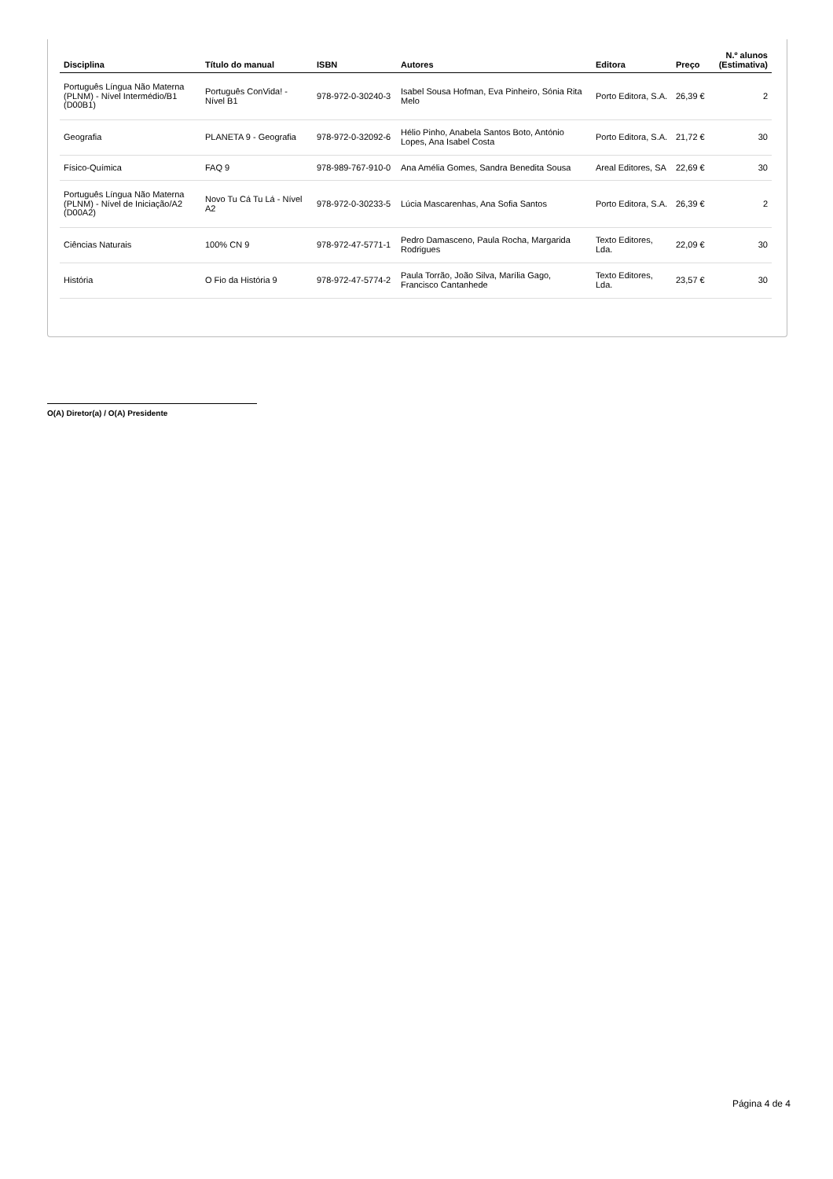| Disciplina | Título do manual | ISBN | Autores | Editora | Preço | N.º alunos (Estimativa) |
| --- | --- | --- | --- | --- | --- | --- |
| Português Língua Não Materna (PLNM) - Nível Intermédio/B1 (D00B1) | Português ConVida! - Nível B1 | 978-972-0-30240-3 | Isabel Sousa Hofman, Eva Pinheiro, Sónia Rita Melo | Porto Editora, S.A. | 26,39 € | 2 |
| Geografia | PLANETA 9 - Geografia | 978-972-0-32092-6 | Hélio Pinho, Anabela Santos Boto, António Lopes, Ana Isabel Costa | Porto Editora, S.A. | 21,72 € | 30 |
| Físico-Química | FAQ 9 | 978-989-767-910-0 | Ana Amélia Gomes, Sandra Benedita Sousa | Areal Editores, SA | 22,69 € | 30 |
| Português Língua Não Materna (PLNM) - Nível de Iniciação/A2 (D00A2) | Novo Tu Cá Tu Lá - Nível A2 | 978-972-0-30233-5 | Lúcia Mascarenhas, Ana Sofia Santos | Porto Editora, S.A. | 26,39 € | 2 |
| Ciências Naturais | 100% CN 9 | 978-972-47-5771-1 | Pedro Damasceno, Paula Rocha, Margarida Rodrigues | Texto Editores, Lda. | 22,09 € | 30 |
| História | O Fio da História 9 | 978-972-47-5774-2 | Paula Torrão, João Silva, Marília Gago, Francisco Cantanhede | Texto Editores, Lda. | 23,57 € | 30 |
O(A) Diretor(a) / O(A) Presidente
Página 4 de 4